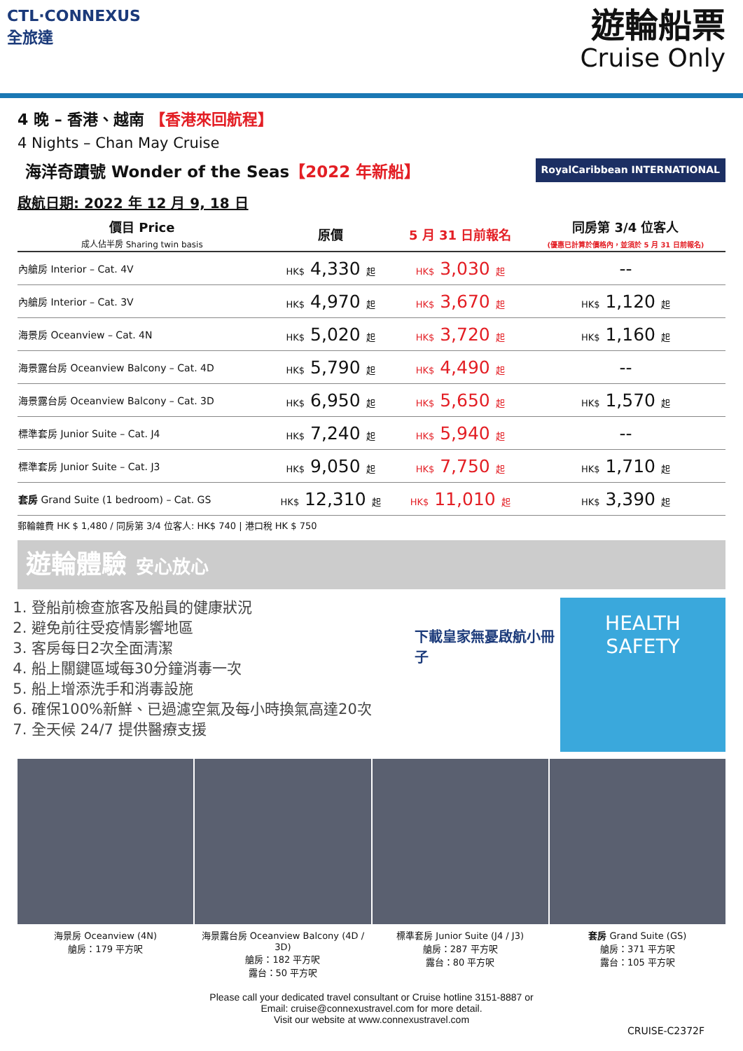CTL·CONNEXUS
全旅達
遊輪船票
Cruise Only
4 晚 – 香港、越南 【香港來回航程】
4 Nights – Chan May Cruise
海洋奇蹟號 Wonder of the Seas【2022 年新船】
RoyalCaribbean INTERNATIONAL
啟航日期: 2022 年 12 月 9, 18 日
| 價目 Price 成人佔半房 Sharing twin basis | 原價 | 5 月 31 日前報名 | 同房第 3/4 位客人 (優惠已計算於價格內，並須於 5 月 31 日前報名) |
| --- | --- | --- | --- |
| 內艙房 Interior – Cat. 4V | HK$ 4,330 起 | HK$ 3,030 起 | -- |
| 內艙房 Interior – Cat. 3V | HK$ 4,970 起 | HK$ 3,670 起 | HK$ 1,120 起 |
| 海景房 Oceanview – Cat. 4N | HK$ 5,020 起 | HK$ 3,720 起 | HK$ 1,160 起 |
| 海景露台房 Oceanview Balcony – Cat. 4D | HK$ 5,790 起 | HK$ 4,490 起 | -- |
| 海景露台房 Oceanview Balcony – Cat. 3D | HK$ 6,950 起 | HK$ 5,650 起 | HK$ 1,570 起 |
| 標準套房 Junior Suite – Cat. J4 | HK$ 7,240 起 | HK$ 5,940 起 | -- |
| 標準套房 Junior Suite – Cat. J3 | HK$ 9,050 起 | HK$ 7,750 起 | HK$ 1,710 起 |
| 套房 Grand Suite (1 bedroom) – Cat. GS | HK$ 12,310 起 | HK$ 11,010 起 | HK$ 3,390 起 |
郵輪雜費 HK $ 1,480 / 同房第 3/4 位客人: HK$ 740 | 港口稅 HK $ 750
遊輪體驗 安心放心
1. 登船前檢查旅客及船員的健康狀況
2. 避免前往受疫情影響地區
3. 客房每日2次全面清潔
4. 船上關鍵區域每30分鐘消毒一次
5. 船上增添洗手和消毒設施
6. 確保100%新鮮、已過濾空氣及每小時換氣高達20次
7. 全天候 24/7 提供醫療支援
下載皇家無憂啟航小冊子
HEALTH
SAFETY
海景房 Oceanview (4N)
艙房：179 平方呎
海景露台房 Oceanview Balcony (4D / 3D)
艙房：182 平方呎
露台：50 平方呎
標準套房 Junior Suite (J4 / J3)
艙房：287 平方呎
露台：80 平方呎
套房 Grand Suite (GS)
艙房：371 平方呎
露台：105 平方呎
Please call your dedicated travel consultant or Cruise hotline 3151-8887 or
Email: cruise@connexustravel.com for more detail.
Visit our website at www.connexustravel.com
CRUISE-C2372F